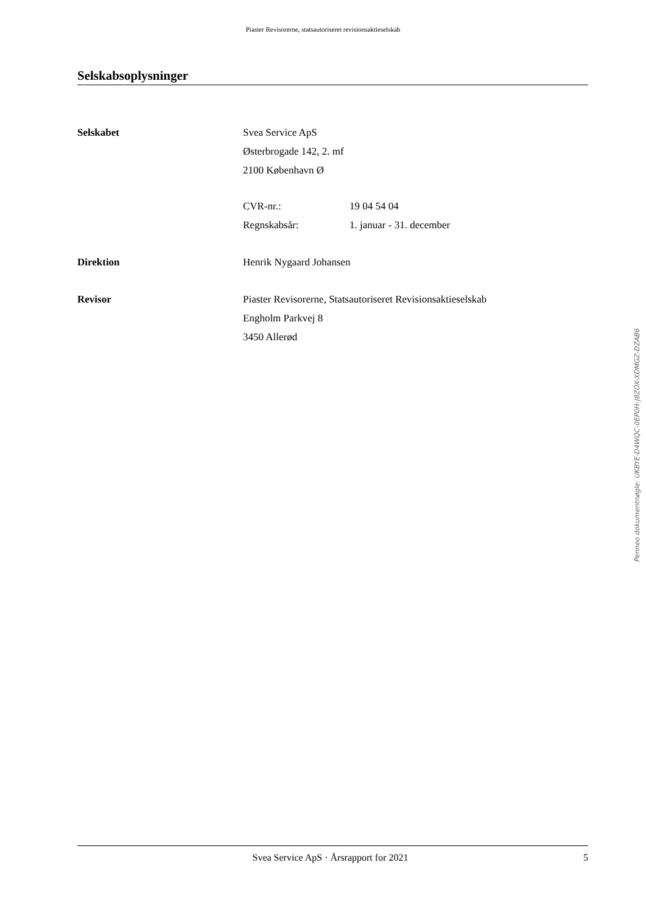Piaster Revisorerne, statsautoriseret revisionsaktieselskab
Selskabsoplysninger
Selskabet Svea Service ApS
Østerbrogade 142, 2. mf
2100 København Ø
CVR-nr.:
Regnskabsår:
19 04 54 04
1. januar - 31. december
Direktion Henrik Nygaard Johansen
Revisor Piaster Revisorerne, Statsautoriseret Revisionsaktieselskab
Engholm Parkvej 8
3450 Allerød
Penneo dokumentnøgle: UKBYE-D4WQC-0EP0H-J8ZOX-XDMGZ-DZAB6
Svea Service ApS · Årsrapport for 2021
5